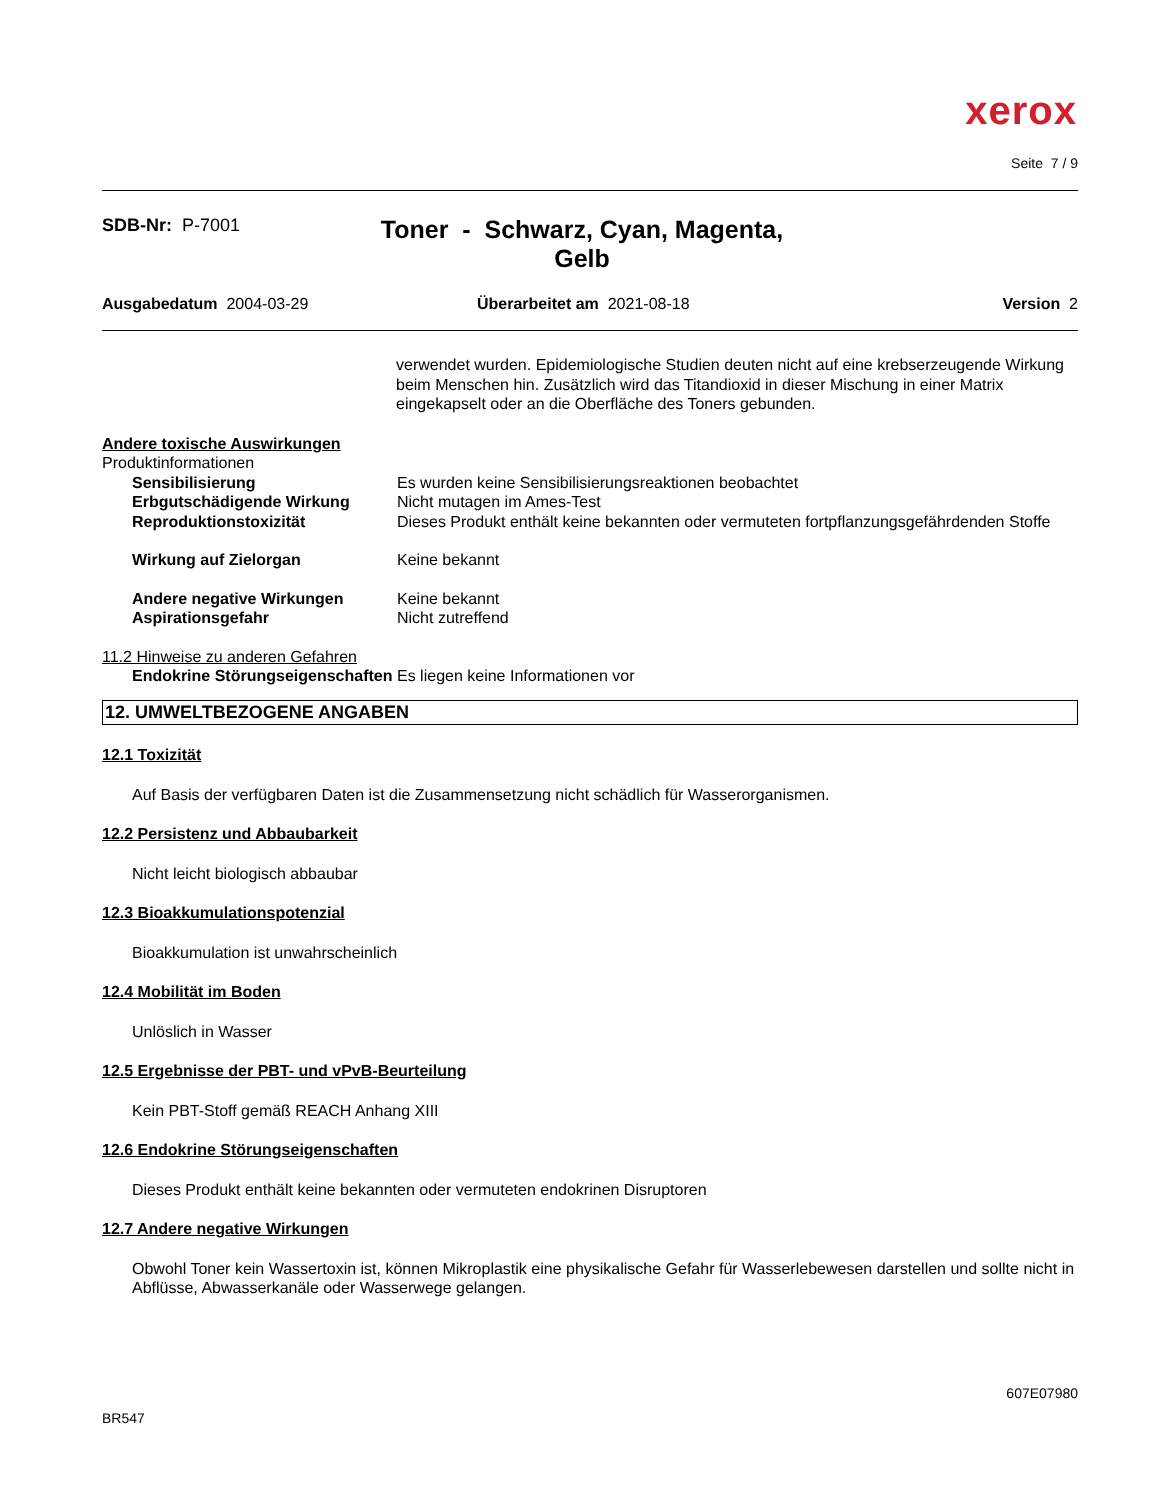xerox
Seite 7 / 9
SDB-Nr: P-7001
Toner - Schwarz, Cyan, Magenta, Gelb
Ausgabedatum 2004-03-29 Überarbeitet am 2021-08-18 Version 2
verwendet wurden. Epidemiologische Studien deuten nicht auf eine krebserzeugende Wirkung beim Menschen hin. Zusätzlich wird das Titandioxid in dieser Mischung in einer Matrix eingekapselt oder an die Oberfläche des Toners gebunden.
Andere toxische Auswirkungen
Produktinformationen
Sensibilisierung Es wurden keine Sensibilisierungsreaktionen beobachtet
Erbgutschädigende Wirkung Nicht mutagen im Ames-Test
Reproduktionstoxizität Dieses Produkt enthält keine bekannten oder vermuteten fortpflanzungsgefährdenden Stoffe
Wirkung auf Zielorgan Keine bekannt
Andere negative Wirkungen Keine bekannt
Aspirationsgefahr Nicht zutreffend
11.2 Hinweise zu anderen Gefahren
Endokrine Störungseigenschaften
Es liegen keine Informationen vor
12. UMWELTBEZOGENE ANGABEN
12.1 Toxizität
Auf Basis der verfügbaren Daten ist die Zusammensetzung nicht schädlich für Wasserorganismen.
12.2 Persistenz und Abbaubarkeit
Nicht leicht biologisch abbaubar
12.3 Bioakkumulationspotenzial
Bioakkumulation ist unwahrscheinlich
12.4 Mobilität im Boden
Unlöslich in Wasser
12.5 Ergebnisse der PBT- und vPvB-Beurteilung
Kein PBT-Stoff gemäß REACH Anhang XIII
12.6 Endokrine Störungseigenschaften
Dieses Produkt enthält keine bekannten oder vermuteten endokrinen Disruptoren
12.7 Andere negative Wirkungen
Obwohl Toner kein Wassertoxin ist, können Mikroplastik eine physikalische Gefahr für Wasserlebewesen darstellen und sollte nicht in Abflüsse, Abwasserkanäle oder Wasserwege gelangen.
607E07980
BR547